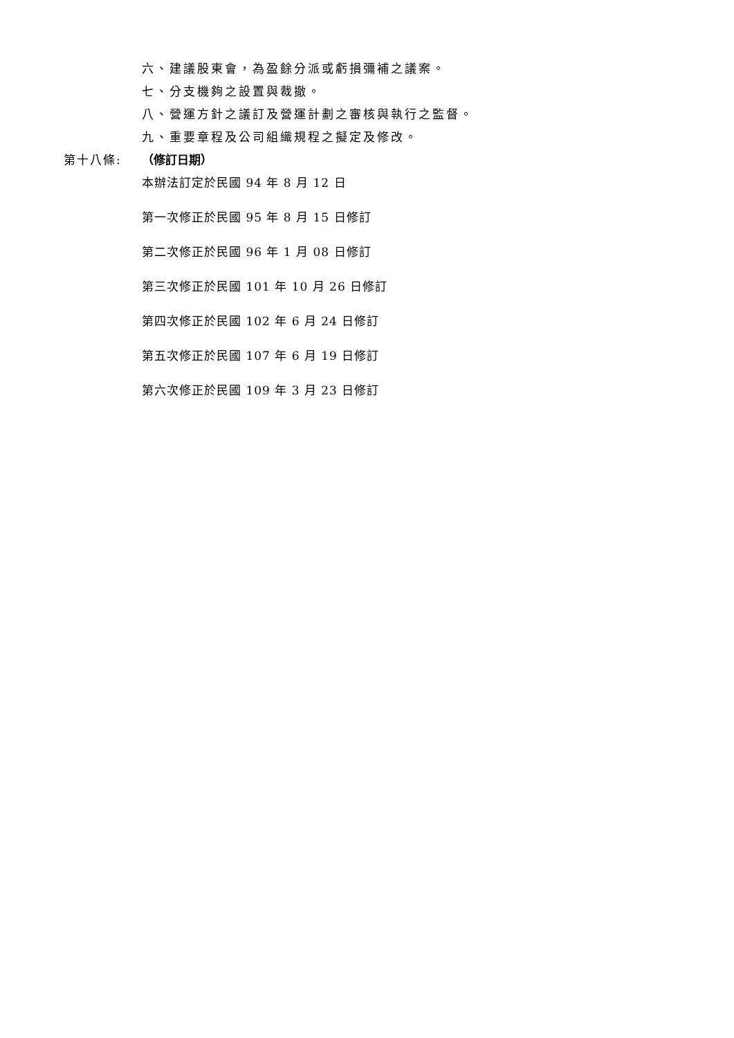六、建議股東會，為盈餘分派或虧損彌補之議案。
七、分支機夠之設置與裁撤。
八、營運方針之議訂及營運計劃之審核與執行之監督。
九、重要章程及公司組織規程之擬定及修改。
第十八條: （修訂日期）
本辦法訂定於民國 94 年 8 月 12 日
第一次修正於民國 95 年 8 月 15 日修訂
第二次修正於民國 96 年 1 月 08 日修訂
第三次修正於民國 101 年 10 月 26 日修訂
第四次修正於民國 102 年 6 月 24 日修訂
第五次修正於民國 107 年 6 月 19 日修訂
第六次修正於民國 109 年 3 月 23 日修訂